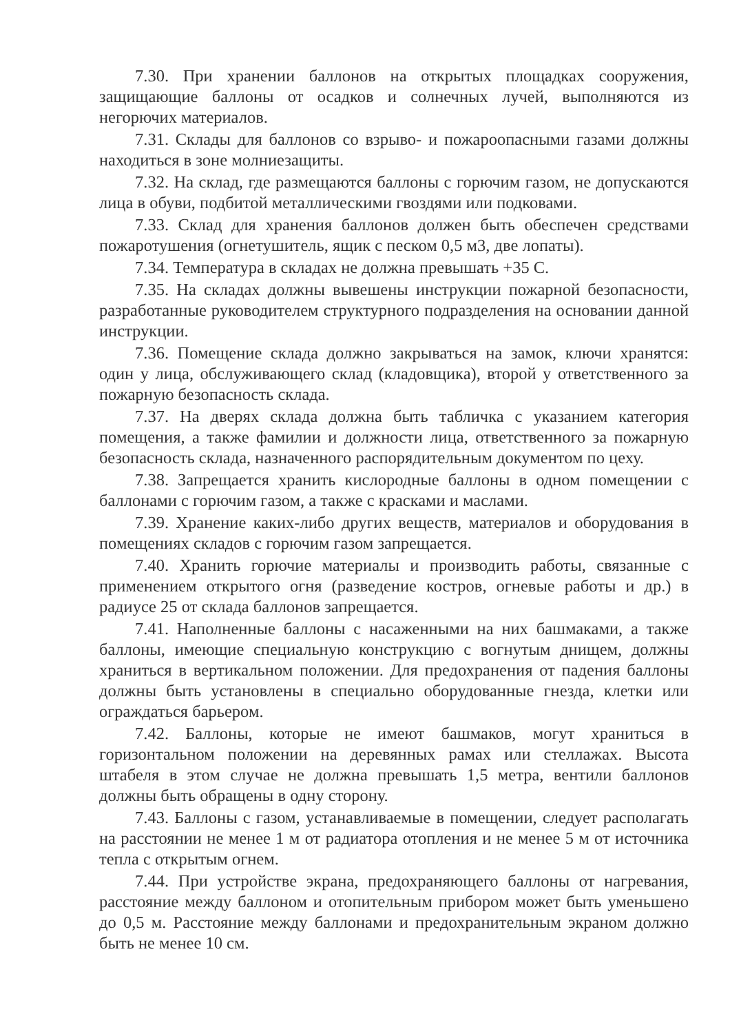7.30. При хранении баллонов на открытых площадках сооружения, защищающие баллоны от осадков и солнечных лучей, выполняются из негорючих материалов.
7.31. Склады для баллонов со взрыво- и пожароопасными газами должны находиться в зоне молниезащиты.
7.32. На склад, где размещаются баллоны с горючим газом, не допускаются лица в обуви, подбитой металлическими гвоздями или подковами.
7.33. Склад для хранения баллонов должен быть обеспечен средствами пожаротушения (огнетушитель, ящик с песком 0,5 м3, две лопаты).
7.34. Температура в складах не должна превышать +35 С.
7.35. На складах должны вывешены инструкции пожарной безопасности, разработанные руководителем структурного подразделения на основании данной инструкции.
7.36. Помещение склада должно закрываться на замок, ключи хранятся: один у лица, обслуживающего склад (кладовщика), второй у ответственного за пожарную безопасность склада.
7.37. На дверях склада должна быть табличка с указанием категория помещения, а также фамилии и должности лица, ответственного за пожарную безопасность склада, назначенного распорядительным документом по цеху.
7.38. Запрещается хранить кислородные баллоны в одном помещении с баллонами с горючим газом, а также с красками и маслами.
7.39. Хранение каких-либо других веществ, материалов и оборудования в помещениях складов с горючим газом запрещается.
7.40. Хранить горючие материалы и производить работы, связанные с применением открытого огня (разведение костров, огневые работы и др.) в радиусе 25 от склада баллонов запрещается.
7.41. Наполненные баллоны с насаженными на них башмаками, а также баллоны, имеющие специальную конструкцию с вогнутым днищем, должны храниться в вертикальном положении. Для предохранения от падения баллоны должны быть установлены в специально оборудованные гнезда, клетки или ограждаться барьером.
7.42. Баллоны, которые не имеют башмаков, могут храниться в горизонтальном положении на деревянных рамах или стеллажах. Высота штабеля в этом случае не должна превышать 1,5 метра, вентили баллонов должны быть обращены в одну сторону.
7.43. Баллоны с газом, устанавливаемые в помещении, следует располагать на расстоянии не менее 1 м от радиатора отопления и не менее 5 м от источника тепла с открытым огнем.
7.44. При устройстве экрана, предохраняющего баллоны от нагревания, расстояние между баллоном и отопительным прибором может быть уменьшено до 0,5 м. Расстояние между баллонами и предохранительным экраном должно быть не менее 10 см.